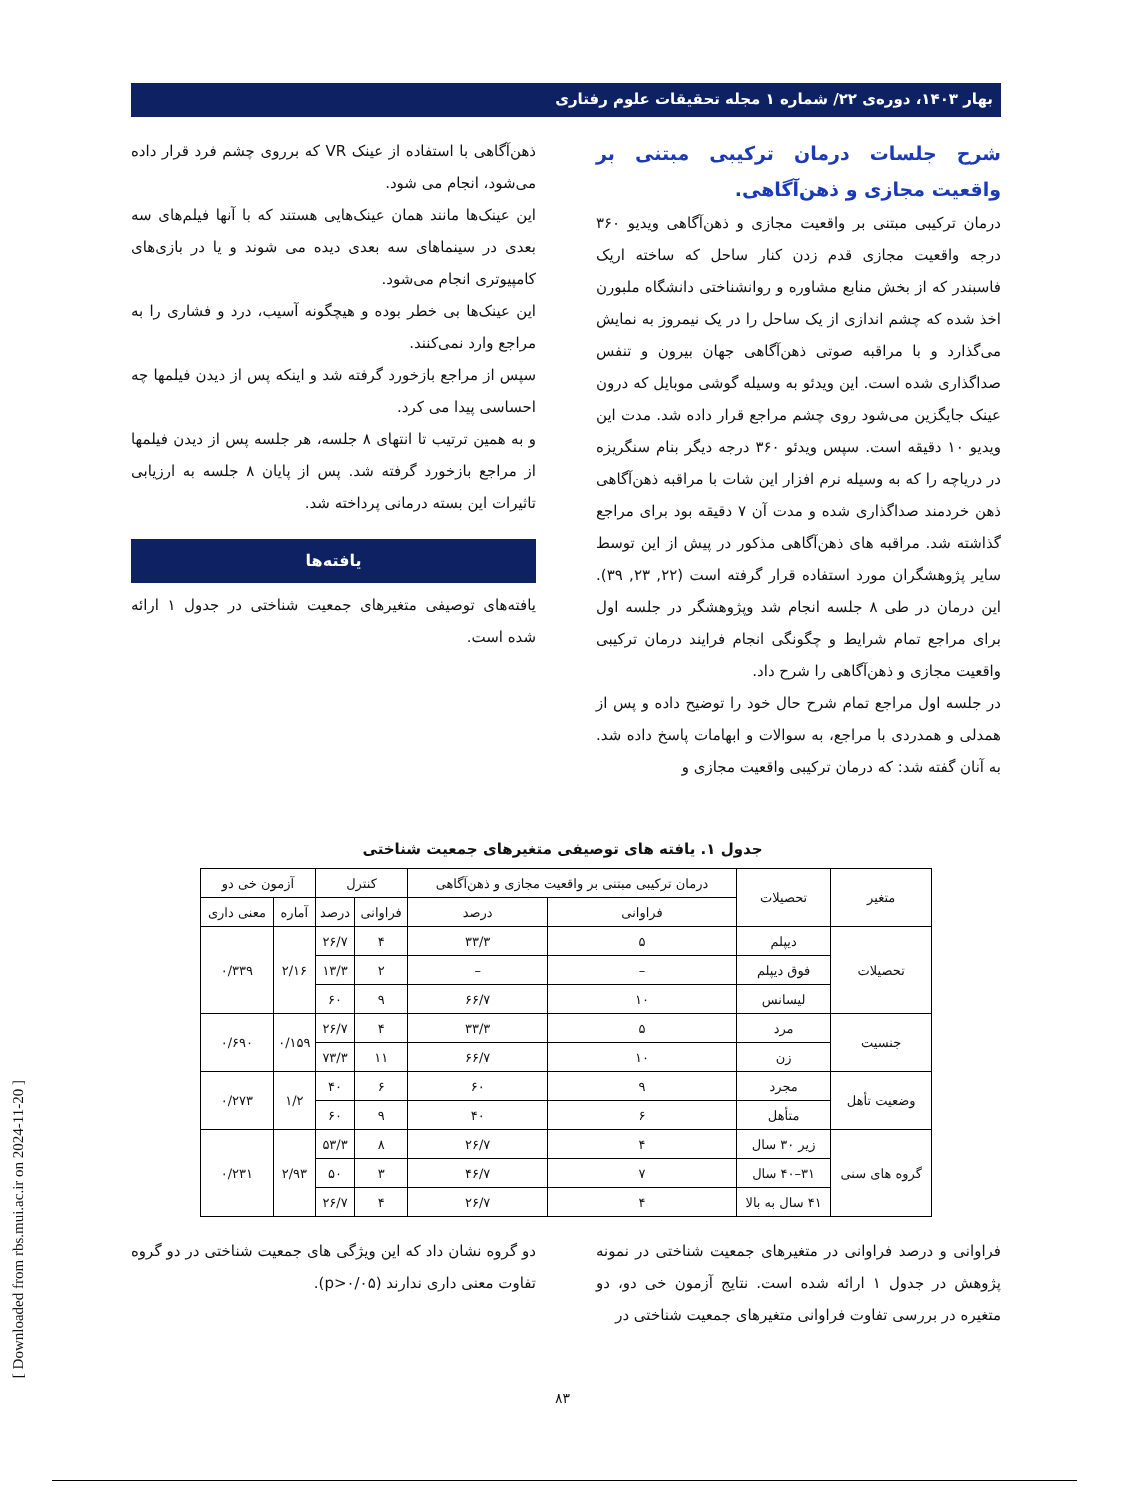بهار ۱۴۰۳، دوره‌ی ۲۲/ شماره ۱ مجله تحقیقات علوم رفتاری
شرح جلسات درمان ترکیبی مبتنی بر واقعیت مجازی و ذهن‌آگاهی.
درمان ترکیبی مبتنی بر واقعیت مجازی و ذهن‌آگاهی ویدیو ۳۶۰ درجه واقعیت مجازی قدم زدن کنار ساحل که ساخته اریک فاسبندر که از بخش منابع مشاوره و روانشناختی دانشگاه ملبورن اخذ شده که چشم اندازی از یک ساحل را در یک نیمروز به نمایش می‌گذارد و با مراقبه صوتی ذهن‌آگاهی جهان بیرون و تنفس صداگذاری شده است. این ویدئو به وسیله گوشی موبایل که درون عینک جایگزین می‌شود روی چشم مراجع قرار داده شد. مدت این ویدیو ۱۰ دقیقه است. سپس ویدئو ۳۶۰ درجه دیگر بنام سنگریزه در دریاچه را که به وسیله نرم افزار این شات با مراقبه ذهن‌آگاهی ذهن خردمند صداگذاری شده و مدت آن ۷ دقیقه بود برای مراجع گذاشته شد. مراقبه های ذهن‌آگاهی مذکور در پیش از این توسط سایر پژوهشگران مورد استفاده قرار گرفته است (۲۲, ۲۳, ۳۹). این درمان در طی ۸ جلسه انجام شد وپژوهشگر در جلسه اول برای مراجع تمام شرایط و چگونگی انجام فرایند درمان ترکیبی واقعیت مجازی و ذهن‌آگاهی را شرح داد.
در جلسه اول مراجع تمام شرح حال خود را توضیح داده و پس از همدلی و همدردی با مراجع، به سوالات و ابهامات پاسخ داده شد. به آنان گفته شد: که درمان ترکیبی واقعیت مجازی و
ذهن‌آگاهی با استفاده از عینک VR که برروی چشم فرد قرار داده می‌شود، انجام می شود.
این عینک‌ها مانند همان عینک‌هایی هستند که با آنها فیلم‌های سه بعدی در سینماهای سه بعدی دیده می شوند و یا در بازی‌های کامپیوتری انجام می‌شود.
این عینک‌ها بی خطر بوده و هیچگونه آسیب، درد و فشاری را به مراجع وارد نمی‌کنند.
سپس از مراجع بازخورد گرفته شد و اینکه پس از دیدن فیلمها چه احساسی پیدا می کرد.
و به همین ترتیب تا انتهای ۸ جلسه، هر جلسه پس از دیدن فیلمها از مراجع بازخورد گرفته شد. پس از پایان ۸ جلسه به ارزیابی تاثیرات این بسته درمانی پرداخته شد.
یافته‌ها
یافته‌های توصیفی متغیرهای جمعیت شناختی در جدول ۱ ارائه شده است.
جدول ۱. یافته های توصیفی متغیرهای جمعیت شناختی
| متغیر | تحصیلات | درمان ترکیبی مبتنی بر واقعیت مجازی و ذهن‌آگاهی | | کنترل | | آزمون خی دو | |
| --- | --- | --- | --- | --- | --- | --- | --- |
| | | فراوانی | درصد | فراوانی | درصد | آماره | معنی داری |
| تحصیلات | دیپلم | ۵ | ۳۳/۳ | ۴ | ۲۶/۷ | ۲/۱۶ | ۰/۳۳۹ |
| | فوق دیپلم | – | – | ۲ | ۱۳/۳ | | |
| | لیسانس | ۱۰ | ۶۶/۷ | ۹ | ۶۰ | | |
| جنسیت | مرد | ۵ | ۳۳/۳ | ۴ | ۲۶/۷ | ۰/۱۵۹ | ۰/۶۹۰ |
| | زن | ۱۰ | ۶۶/۷ | ۱۱ | ۷۳/۳ | | |
| وضعیت تأهل | مجرد | ۹ | ۶۰ | ۶ | ۴۰ | ۱/۲ | ۰/۲۷۳ |
| | متأهل | ۶ | ۴۰ | ۹ | ۶۰ | | |
| گروه های سنی | زیر ۳۰ سال | ۴ | ۲۶/۷ | ۸ | ۵۳/۳ | ۲/۹۳ | ۰/۲۳۱ |
| | ۳۱–۴۰ سال | ۷ | ۴۶/۷ | ۳ | ۵۰ | | |
| | ۴۱ سال به بالا | ۴ | ۲۶/۷ | ۴ | ۲۶/۷ | | |
فراوانی و درصد فراوانی در متغیرهای جمعیت شناختی در نمونه پژوهش در جدول ۱ ارائه شده است. نتایج آزمون خی دو، دو متغیره در بررسی تفاوت فراوانی متغیرهای جمعیت شناختی در
دو گروه نشان داد که این ویژگی های جمعیت شناختی در دو گروه تفاوت معنی داری ندارند (p>۰/۰۵).
۸۳
[ Downloaded from rbs.mui.ac.ir on 2024-11-20 ]